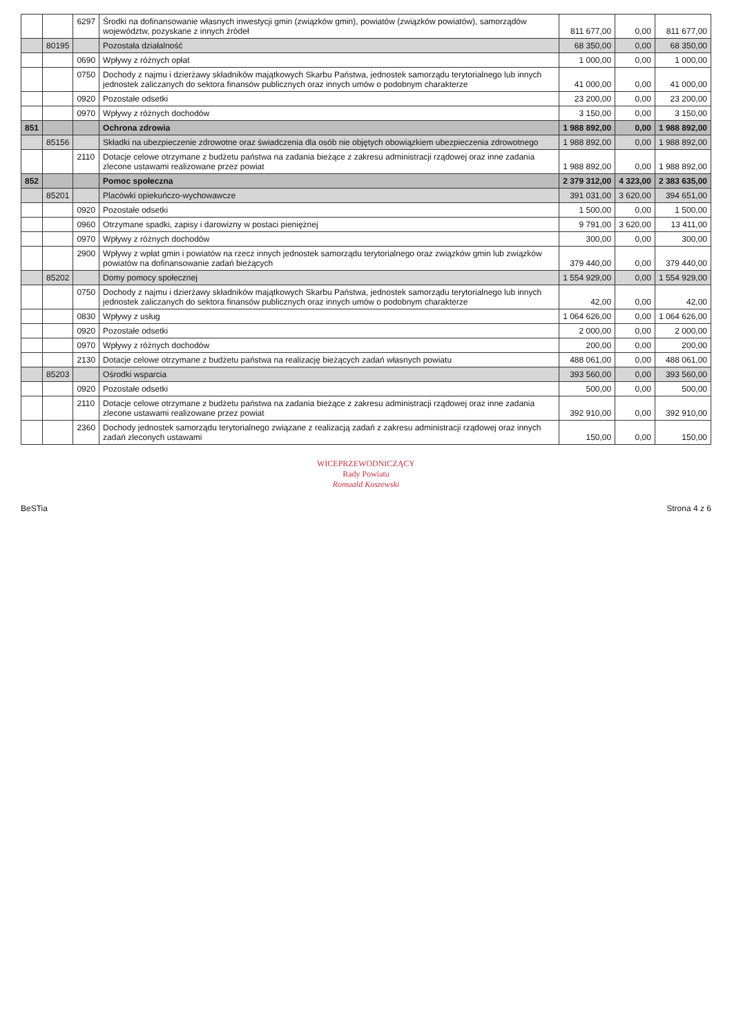| | | 6297 | Środki na dofinansowanie własnych inwestycji gmin (związków gmin), powiatów (związków powiatów), samorządów województw, pozyskane z innych źródeł | 811 677,00 | 0,00 | 811 677,00 |
| | 80195 | | Pozostała działalność | 68 350,00 | 0,00 | 68 350,00 |
| | | 0690 | Wpływy z różnych opłat | 1 000,00 | 0,00 | 1 000,00 |
| | | 0750 | Dochody z najmu i dzierżawy składników majątkowych Skarbu Państwa, jednostek samorządu terytorialnego lub innych jednostek zaliczanych do sektora finansów publicznych oraz innych umów o podobnym charakterze | 41 000,00 | 0,00 | 41 000,00 |
| | | 0920 | Pozostałe odsetki | 23 200,00 | 0,00 | 23 200,00 |
| | | 0970 | Wpływy z różnych dochodów | 3 150,00 | 0,00 | 3 150,00 |
| 851 | | | Ochrona zdrowia | 1 988 892,00 | 0,00 | 1 988 892,00 |
| | 85156 | | Składki na ubezpieczenie zdrowotne oraz świadczenia dla osób nie objętych obowiązkiem ubezpieczenia zdrowotnego | 1 988 892,00 | 0,00 | 1 988 892,00 |
| | | 2110 | Dotacje celowe otrzymane z budżetu państwa na zadania bieżące z zakresu administracji rządowej oraz inne zadania zlecone ustawami realizowane przez powiat | 1 988 892,00 | 0,00 | 1 988 892,00 |
| 852 | | | Pomoc społeczna | 2 379 312,00 | 4 323,00 | 2 383 635,00 |
| | 85201 | | Placówki opiekuńczo-wychowawcze | 391 031,00 | 3 620,00 | 394 651,00 |
| | | 0920 | Pozostałe odsetki | 1 500,00 | 0,00 | 1 500,00 |
| | | 0960 | Otrzymane spadki, zapisy i darowizny w postaci pieniężnej | 9 791,00 | 3 620,00 | 13 411,00 |
| | | 0970 | Wpływy z różnych dochodów | 300,00 | 0,00 | 300,00 |
| | | 2900 | Wpływy z wpłat gmin i powiatów na rzecz innych jednostek samorządu terytorialnego oraz związków gmin lub związków powiatów na dofinansowanie zadań bieżących | 379 440,00 | 0,00 | 379 440,00 |
| | 85202 | | Domy pomocy społecznej | 1 554 929,00 | 0,00 | 1 554 929,00 |
| | | 0750 | Dochody z najmu i dzierżawy składników majątkowych Skarbu Państwa, jednostek samorządu terytorialnego lub innych jednostek zaliczanych do sektora finansów publicznych oraz innych umów o podobnym charakterze | 42,00 | 0,00 | 42,00 |
| | | 0830 | Wpływy z usług | 1 064 626,00 | 0,00 | 1 064 626,00 |
| | | 0920 | Pozostałe odsetki | 2 000,00 | 0,00 | 2 000,00 |
| | | 0970 | Wpływy z różnych dochodów | 200,00 | 0,00 | 200,00 |
| | | 2130 | Dotacje celowe otrzymane z budżetu państwa na realizację bieżących zadań własnych powiatu | 488 061,00 | 0,00 | 488 061,00 |
| | 85203 | | Ośrodki wsparcia | 393 560,00 | 0,00 | 393 560,00 |
| | | 0920 | Pozostałe odsetki | 500,00 | 0,00 | 500,00 |
| | | 2110 | Dotacje celowe otrzymane z budżetu państwa na zadania bieżące z zakresu administracji rządowej oraz inne zadania zlecone ustawami realizowane przez powiat | 392 910,00 | 0,00 | 392 910,00 |
| | | 2360 | Dochody jednostek samorządu terytorialnego związane z realizacją zadań z zakresu administracji rządowej oraz innych zadań zleconych ustawami | 150,00 | 0,00 | 150,00 |
WICEPRZEWODNICZĄCY
Rady Powiatu
Romuald Koszewski
BeSTia Strona 4 z 6